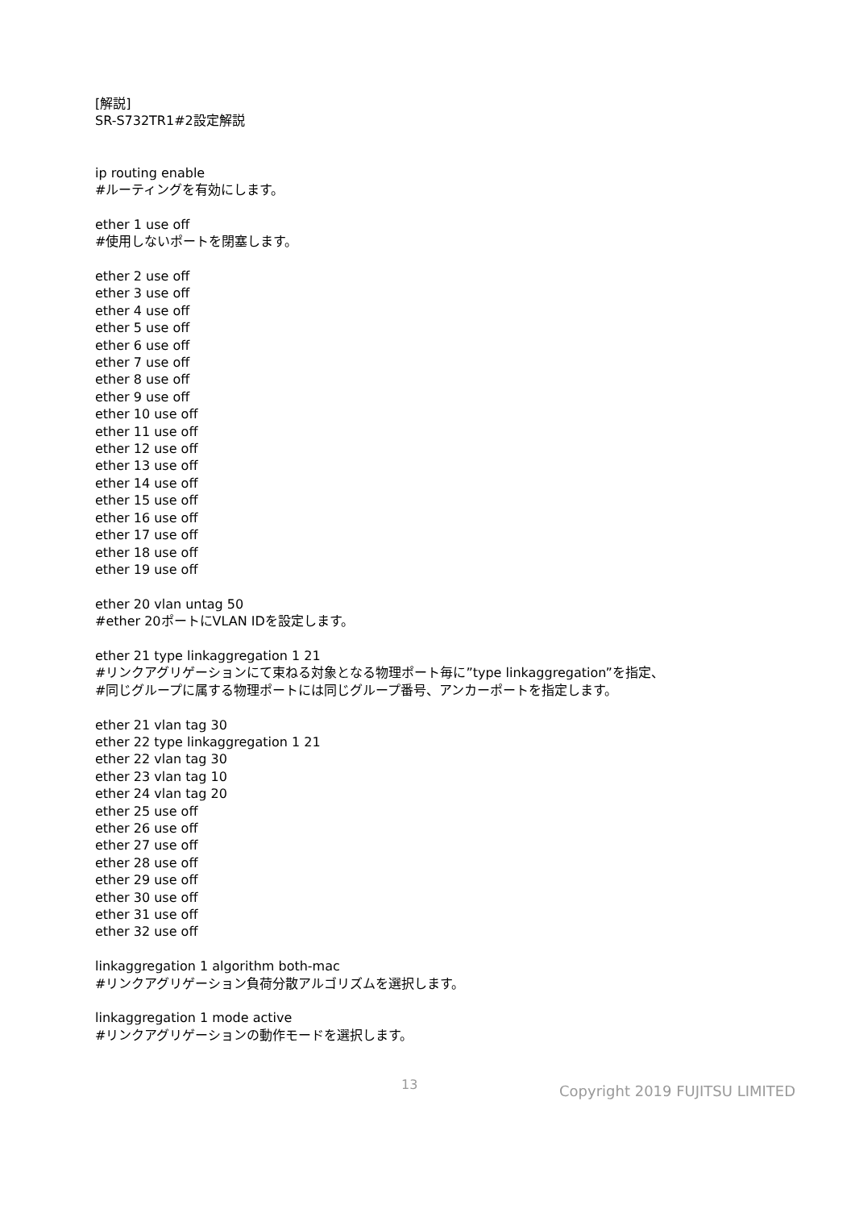[解説]
SR-S732TR1#2設定解説
ip routing enable
#ルーティングを有効にします。
ether 1 use off
#使用しないポートを閉塞します。
ether 2 use off
ether 3 use off
ether 4 use off
ether 5 use off
ether 6 use off
ether 7 use off
ether 8 use off
ether 9 use off
ether 10 use off
ether 11 use off
ether 12 use off
ether 13 use off
ether 14 use off
ether 15 use off
ether 16 use off
ether 17 use off
ether 18 use off
ether 19 use off
ether 20 vlan untag 50
#ether 20ポートにVLAN IDを設定します。
ether 21 type linkaggregation 1 21
#リンクアグリゲーションにて束ねる対象となる物理ポート毎に”type linkaggregation”を指定、
#同じグループに属する物理ポートには同じグループ番号、アンカーポートを指定します。
ether 21 vlan tag 30
ether 22 type linkaggregation 1 21
ether 22 vlan tag 30
ether 23 vlan tag 10
ether 24 vlan tag 20
ether 25 use off
ether 26 use off
ether 27 use off
ether 28 use off
ether 29 use off
ether 30 use off
ether 31 use off
ether 32 use off
linkaggregation 1 algorithm both-mac
#リンクアグリゲーション負荷分散アルゴリズムを選択します。
linkaggregation 1 mode active
#リンクアグリゲーションの動作モードを選択します。
13 Copyright 2019 FUJITSU LIMITED